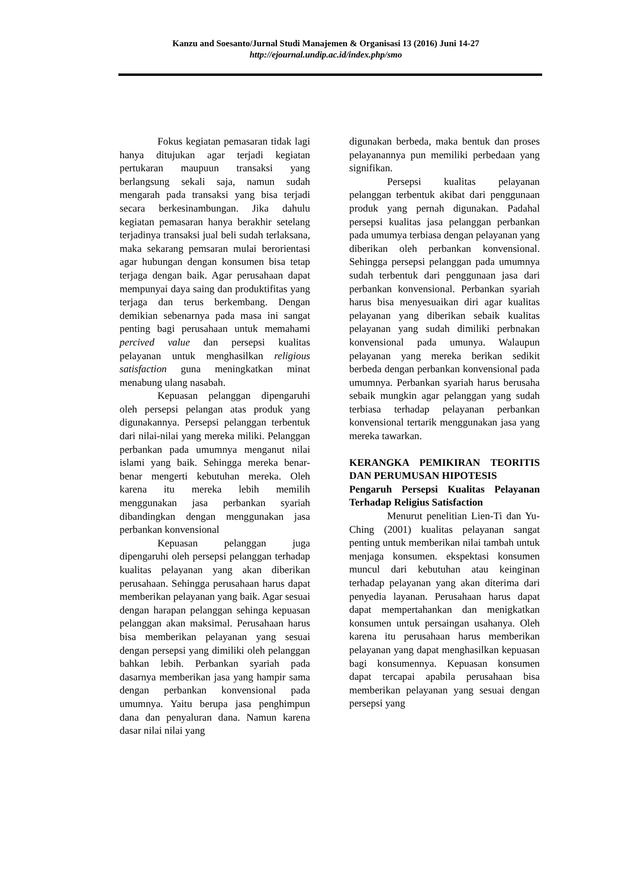Kanzu and Soesanto/Jurnal Studi Manajemen & Organisasi 13 (2016) Juni 14-27
http://ejournal.undip.ac.id/index.php/smo
Fokus kegiatan pemasaran tidak lagi hanya ditujukan agar terjadi kegiatan pertukaran maupuun transaksi yang berlangsung sekali saja, namun sudah mengarah pada transaksi yang bisa terjadi secara berkesinambungan. Jika dahulu kegiatan pemasaran hanya berakhir setelang terjadinya transaksi jual beli sudah terlaksana, maka sekarang pemsaran mulai berorientasi agar hubungan dengan konsumen bisa tetap terjaga dengan baik. Agar perusahaan dapat mempunyai daya saing dan produktifitas yang terjaga dan terus berkembang. Dengan demikian sebenarnya pada masa ini sangat penting bagi perusahaan untuk memahami percived value dan persepsi kualitas pelayanan untuk menghasilkan religious satisfaction guna meningkatkan minat menabung ulang nasabah.
Kepuasan pelanggan dipengaruhi oleh persepsi pelangan atas produk yang digunakannya. Persepsi pelanggan terbentuk dari nilai-nilai yang mereka miliki. Pelanggan perbankan pada umumnya menganut nilai islami yang baik. Sehingga mereka benar-benar mengerti kebutuhan mereka. Oleh karena itu mereka lebih memilih menggunakan jasa perbankan syariah dibandingkan dengan menggunakan jasa perbankan konvensional
Kepuasan pelanggan juga dipengaruhi oleh persepsi pelanggan terhadap kualitas pelayanan yang akan diberikan perusahaan. Sehingga perusahaan harus dapat memberikan pelayanan yang baik. Agar sesuai dengan harapan pelanggan sehinga kepuasan pelanggan akan maksimal. Perusahaan harus bisa memberikan pelayanan yang sesuai dengan persepsi yang dimiliki oleh pelanggan bahkan lebih. Perbankan syariah pada dasarnya memberikan jasa yang hampir sama dengan perbankan konvensional pada umumnya. Yaitu berupa jasa penghimpun dana dan penyaluran dana. Namun karena dasar nilai nilai yang
digunakan berbeda, maka bentuk dan proses pelayanannya pun memiliki perbedaan yang signifikan.
Persepsi kualitas pelayanan pelanggan terbentuk akibat dari penggunaan produk yang pernah digunakan. Padahal persepsi kualitas jasa pelanggan perbankan pada umumya terbiasa dengan pelayanan yang diberikan oleh perbankan konvensional. Sehingga persepsi pelanggan pada umumnya sudah terbentuk dari penggunaan jasa dari perbankan konvensional. Perbankan syariah harus bisa menyesuaikan diri agar kualitas pelayanan yang diberikan sebaik kualitas pelayanan yang sudah dimiliki perbnakan konvensional pada umunya. Walaupun pelayanan yang mereka berikan sedikit berbeda dengan perbankan konvensional pada umumnya. Perbankan syariah harus berusaha sebaik mungkin agar pelanggan yang sudah terbiasa terhadap pelayanan perbankan konvensional tertarik menggunakan jasa yang mereka tawarkan.
KERANGKA PEMIKIRAN TEORITIS DAN PERUMUSAN HIPOTESIS
Pengaruh Persepsi Kualitas Pelayanan Terhadap Religius Satisfaction
Menurut penelitian Lien-Ti dan Yu-Ching (2001) kualitas pelayanan sangat penting untuk memberikan nilai tambah untuk menjaga konsumen. ekspektasi konsumen muncul dari kebutuhan atau keinginan terhadap pelayanan yang akan diterima dari penyedia layanan. Perusahaan harus dapat dapat mempertahankan dan menigkatkan konsumen untuk persaingan usahanya. Oleh karena itu perusahaan harus memberikan pelayanan yang dapat menghasilkan kepuasan bagi konsumennya. Kepuasan konsumen dapat tercapai apabila perusahaan bisa memberikan pelayanan yang sesuai dengan persepsi yang